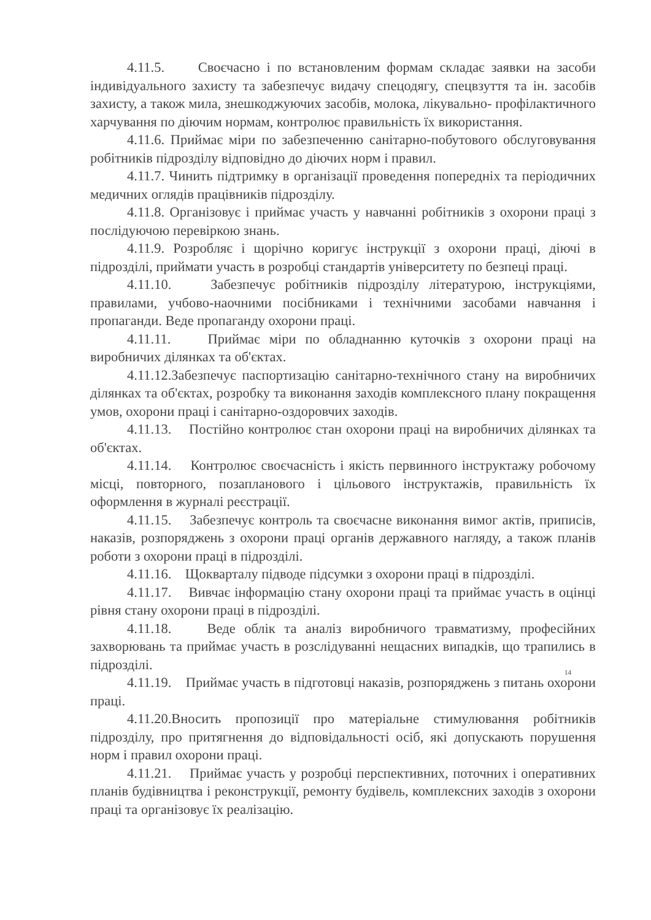4.11.5. Своєчасно і по встановленим формам складає заявки на засоби індивідуального захисту та забезпечує видачу спецодягу, спецвзуття та ін. засобів захисту, а також мила, знешкоджуючих засобів, молока, лікувально- профілактичного харчування по діючим нормам, контролює правильність їх використання.
4.11.6. Приймає міри по забезпеченню санітарно-побутового обслуговування робітників підрозділу відповідно до діючих норм і правил.
4.11.7. Чинить підтримку в організації проведення попередніх та періодичних медичних оглядів працівників підрозділу.
4.11.8. Організовує і приймає участь у навчанні робітників з охорони праці з послідуючою перевіркою знань.
4.11.9. Розробляє і щорічно коригує інструкції з охорони праці, діючі в підрозділі, приймати участь в розробці стандартів університету по безпеці праці.
4.11.10. Забезпечує робітників підрозділу літературою, інструкціями, правилами, учбово-наочними посібниками і технічними засобами навчання і пропаганди. Веде пропаганду охорони праці.
4.11.11. Приймає міри по обладнанню куточків з охорони праці на виробничих ділянках та об'єктах.
4.11.12.Забезпечує паспортизацію санітарно-технічного стану на виробничих ділянках та об'єктах, розробку та виконання заходів комплексного плану покращення умов, охорони праці і санітарно-оздоровчих заходів.
4.11.13. Постійно контролює стан охорони праці на виробничих ділянках та об'єктах.
4.11.14. Контролює своєчасність і якість первинного інструктажу робочому місці, повторного, позапланового і цільового інструктажів, правильність їх оформлення в журналі реєстрації.
4.11.15. Забезпечує контроль та своєчасне виконання вимог актів, приписів, наказів, розпоряджень з охорони праці органів державного нагляду, а також планів роботи з охорони праці в підрозділі.
4.11.16. Щокварталу підводе підсумки з охорони праці в підрозділі.
4.11.17. Вивчає інформацію стану охорони праці та приймає участь в оцінці рівня стану охорони праці в підрозділі.
4.11.18. Веде облік та аналіз виробничого травматизму, професійних захворювань та приймає участь в розслідуванні нещасних випадків, що трапились в підрозділі.
14
4.11.19. Приймає участь в підготовці наказів, розпоряджень з питань охорони праці.
4.11.20.Вносить пропозиції про матеріальне стимулювання робітників підрозділу, про притягнення до відповідальності осіб, які допускають порушення норм і правил охорони праці.
4.11.21. Приймає участь у розробці перспективних, поточних і оперативних планів будівництва і реконструкції, ремонту будівель, комплексних заходів з охорони праці та організовує їх реалізацію.